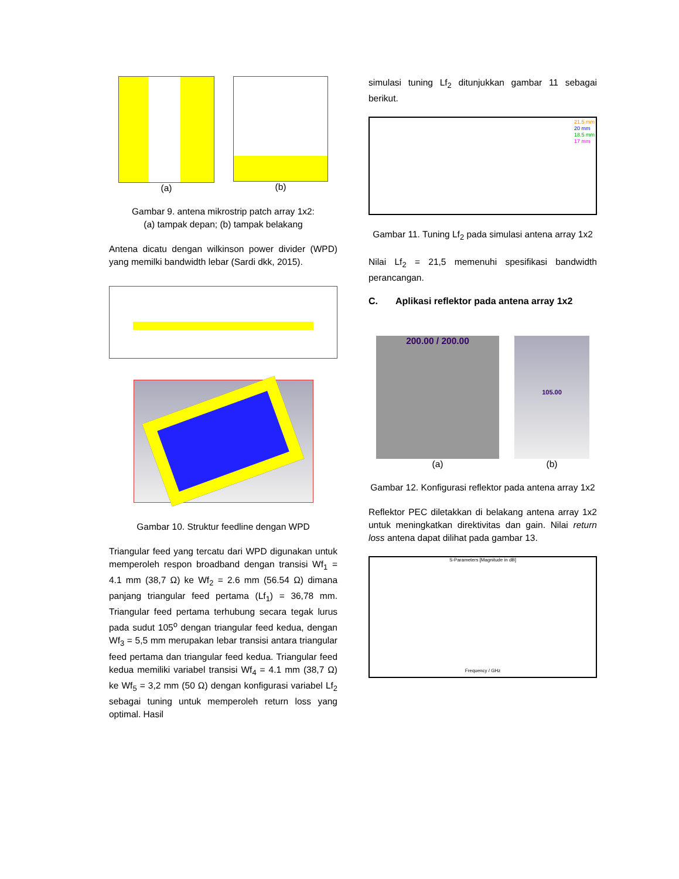(a) (b)
Gambar 9. antena mikrostrip patch array 1x2:
(a) tampak depan; (b) tampak belakang
Antena dicatu dengan wilkinson power divider (WPD) yang memilki bandwidth lebar (Sardi dkk, 2015).
Gambar 10. Struktur feedline dengan WPD
Triangular feed yang tercatu dari WPD digunakan untuk memperoleh respon broadband dengan transisi Wf<sub>1</sub> = 4.1 mm (38,7 Ω) ke Wf<sub>2</sub> = 2.6 mm (56.54 Ω) dimana panjang triangular feed pertama (Lf<sub>1</sub>) = 36,78 mm. Triangular feed pertama terhubung secara tegak lurus pada sudut 105<sup>o</sup> dengan triangular feed kedua, dengan Wf<sub>3</sub> = 5,5 mm merupakan lebar transisi antara triangular feed pertama dan triangular feed kedua. Triangular feed kedua memiliki variabel transisi Wf<sub>4</sub> = 4.1 mm (38,7 Ω) ke Wf<sub>5</sub> = 3,2 mm (50 Ω) dengan konfigurasi variabel Lf<sub>2</sub> sebagai tuning untuk memperoleh return loss yang optimal. Hasil
simulasi tuning Lf<sub>2</sub> ditunjukkan gambar 11 sebagai berikut.
21.5 mm
20 mm
18.5 mm
17 mm
Gambar 11. Tuning Lf<sub>2</sub> pada simulasi antena array 1x2
Nilai Lf<sub>2</sub> = 21,5 memenuhi spesifikasi bandwidth perancangan.
C. Aplikasi reflektor pada antena array 1x2
200.00 / 200.00
(a)
105.00
(b)
Gambar 12. Konfigurasi reflektor pada antena array 1x2
Reflektor PEC diletakkan di belakang antena array 1x2 untuk meningkatkan direktivitas dan gain. Nilai return loss antena dapat dilihat pada gambar 13.
S-Parameters [Magnitude in dB]
Frequency / GHz